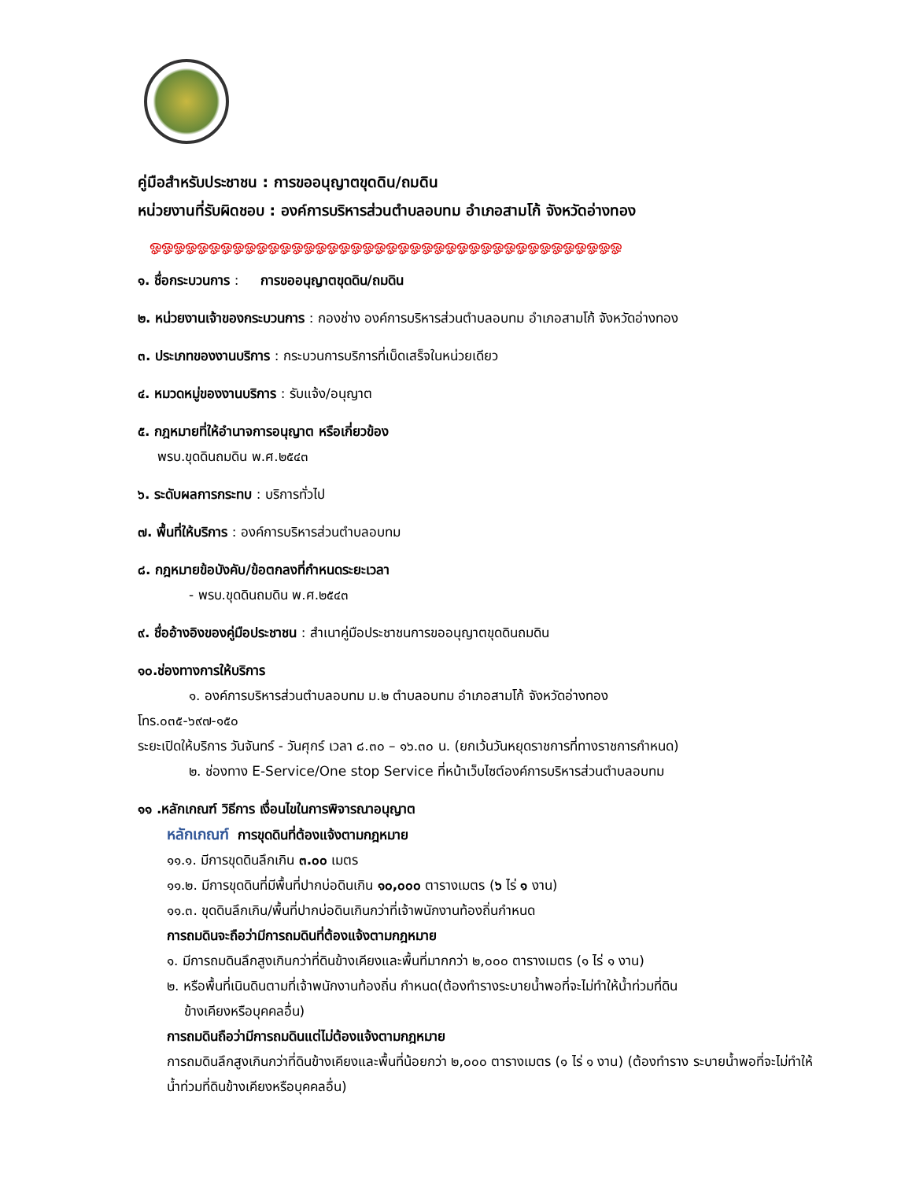คู่มือสำหรับประชาชน : การขออนุญาตขุดดิน/ถมดิน
หน่วยงานที่รับผิดชอบ : องค์การบริหารส่วนตำบลอบทม อำเภอสามโก้ จังหวัดอ่างทอง
ஓஓஓஓஓஓஓஓஓஓஓஓஓஓஓஓஓஓஓஓஓஓஓஓஓஓஓஓஓஓஓஓஓஓஓஓஓஓஓஓ
๑. ชื่อกระบวนการ : การขออนุญาตขุดดิน/ถมดิน
๒. หน่วยงานเจ้าของกระบวนการ : กองช่าง องค์การบริหารส่วนตำบลอบทม อำเภอสามโก้ จังหวัดอ่างทอง
๓. ประเภทของงานบริการ : กระบวนการบริการที่เบ็ดเสร็จในหน่วยเดียว
๔. หมวดหมู่ของงานบริการ : รับแจ้ง/อนุญาต
๕. กฎหมายที่ให้อำนาจการอนุญาต หรือเกี่ยวข้อง
พรบ.ขุดดินถมดิน พ.ศ.๒๕๔๓
๖. ระดับผลการกระทบ : บริการทั่วไป
๗. พื้นที่ให้บริการ : องค์การบริหารส่วนตำบลอบทม
๘. กฎหมายข้อบังคับ/ข้อตกลงที่กำหนดระยะเวลา
- พรบ.ขุดดินถมดิน พ.ศ.๒๕๔๓
๙. ชื่ออ้างอิงของคู่มือประชาชน : สำเนาคู่มือประชาชนการขออนุญาตขุดดินถมดิน
๑๐.ช่องทางการให้บริการ
๑. องค์การบริหารส่วนตำบลอบทม ม.๒ ตำบลอบทม อำเภอสามโก้ จังหวัดอ่างทอง
โทร.๐๓๕-๖๙๗-๑๕๐
ระยะเปิดให้บริการ วันจันทร์ - วันศุกร์ เวลา ๘.๓๐ – ๑๖.๓๐ น. (ยกเว้นวันหยุดราชการที่ทางราชการกำหนด)
๒. ช่องทาง E-Service/One stop Service ที่หน้าเว็บไซต์องค์การบริหารส่วนตำบลอบทม
๑๑ .หลักเกณฑ์ วิธีการ เงื่อนไขในการพิจารณาอนุญาต
หลักเกณฑ์ การขุดดินที่ต้องแจ้งตามกฎหมาย
๑๑.๑. มีการขุดดินลึกเกิน ๓.๐๐ เมตร
๑๑.๒. มีการขุดดินที่มีพื้นที่ปากบ่อดินเกิน ๑๐,๐๐๐ ตารางเมตร (๖ ไร่ ๑ งาน)
๑๑.๓. ขุดดินลึกเกิน/พื้นที่ปากบ่อดินเกินกว่าที่เจ้าพนักงานท้องถิ่นกำหนด
การถมดินจะถือว่ามีการถมดินที่ต้องแจ้งตามกฎหมาย
๑. มีการถมดินลึกสูงเกินกว่าที่ดินข้างเคียงและพื้นที่มากกว่า ๒,๐๐๐ ตารางเมตร (๑ ไร่ ๑ งาน)
๒. หรือพื้นที่เนินดินตามที่เจ้าพนักงานท้องถิ่น กำหนด(ต้องทำรางระบายน้ำพอที่จะไม่ทำให้น้ำท่วมที่ดิน
ข้างเคียงหรือบุคคลอื่น)
การถมดินถือว่ามีการถมดินแต่ไม่ต้องแจ้งตามกฎหมาย
การถมดินลึกสูงเกินกว่าที่ดินข้างเคียงและพื้นที่น้อยกว่า ๒,๐๐๐ ตารางเมตร (๑ ไร่ ๑ งาน) (ต้องทำราง ระบายน้ำพอที่จะไม่ทำให้น้ำท่วมที่ดินข้างเคียงหรือบุคคลอื่น)